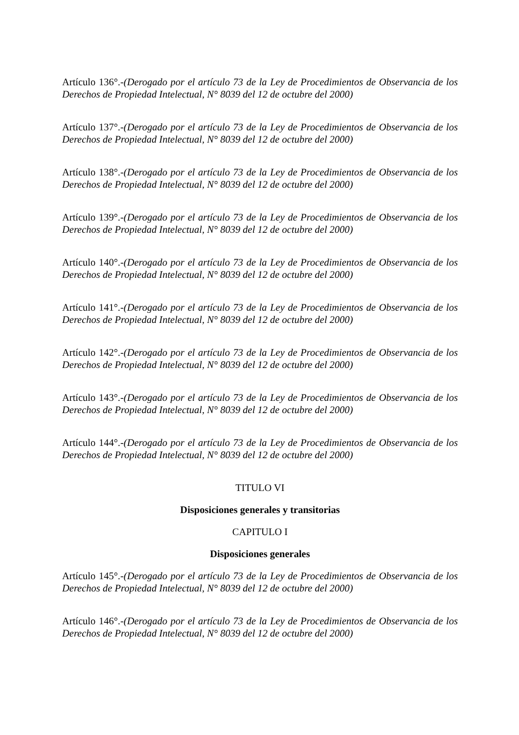Artículo 136°.-(Derogado por el artículo 73 de la Ley de Procedimientos de Observancia de los Derechos de Propiedad Intelectual, N° 8039 del 12 de octubre del 2000)
Artículo 137°.-(Derogado por el artículo 73 de la Ley de Procedimientos de Observancia de los Derechos de Propiedad Intelectual, N° 8039 del 12 de octubre del 2000)
Artículo 138°.-(Derogado por el artículo 73 de la Ley de Procedimientos de Observancia de los Derechos de Propiedad Intelectual, N° 8039 del 12 de octubre del 2000)
Artículo 139°.-(Derogado por el artículo 73 de la Ley de Procedimientos de Observancia de los Derechos de Propiedad Intelectual, N° 8039 del 12 de octubre del 2000)
Artículo 140°.-(Derogado por el artículo 73 de la Ley de Procedimientos de Observancia de los Derechos de Propiedad Intelectual, N° 8039 del 12 de octubre del 2000)
Artículo 141°.-(Derogado por el artículo 73 de la Ley de Procedimientos de Observancia de los Derechos de Propiedad Intelectual, N° 8039 del 12 de octubre del 2000)
Artículo 142°.-(Derogado por el artículo 73 de la Ley de Procedimientos de Observancia de los Derechos de Propiedad Intelectual, N° 8039 del 12 de octubre del 2000)
Artículo 143°.-(Derogado por el artículo 73 de la Ley de Procedimientos de Observancia de los Derechos de Propiedad Intelectual, N° 8039 del 12 de octubre del 2000)
Artículo 144°.-(Derogado por el artículo 73 de la Ley de Procedimientos de Observancia de los Derechos de Propiedad Intelectual, N° 8039 del 12 de octubre del 2000)
TITULO VI
Disposiciones generales y transitorias
CAPITULO I
Disposiciones generales
Artículo 145°.-(Derogado por el artículo 73 de la Ley de Procedimientos de Observancia de los Derechos de Propiedad Intelectual, N° 8039 del 12 de octubre del 2000)
Artículo 146°.-(Derogado por el artículo 73 de la Ley de Procedimientos de Observancia de los Derechos de Propiedad Intelectual, N° 8039 del 12 de octubre del 2000)